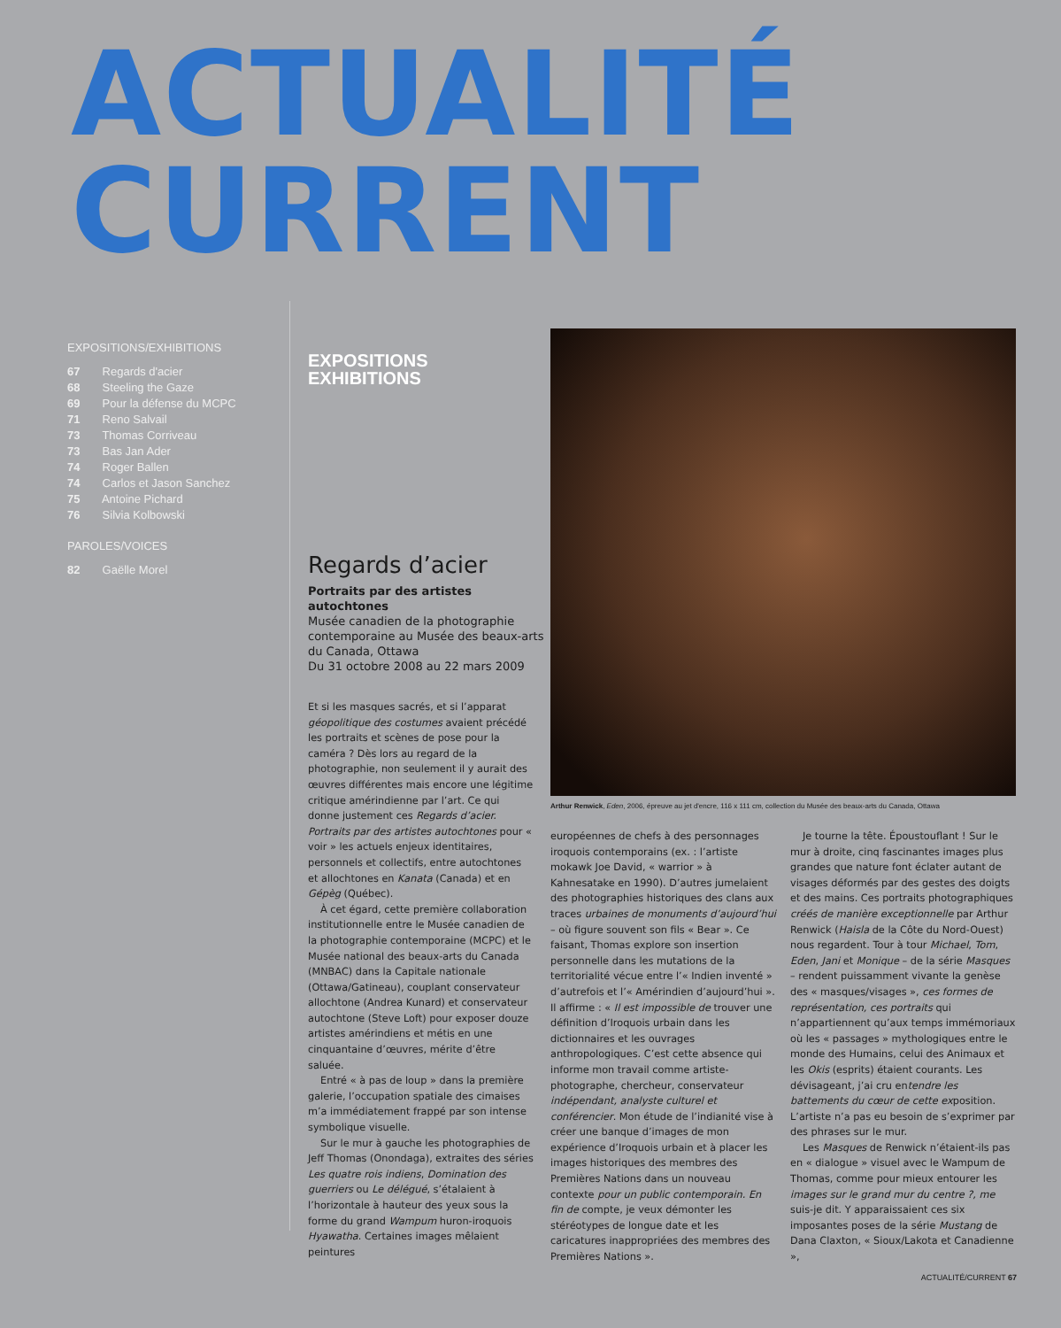ACTUALITÉ
CURRENT
EXPOSITIONS/EXHIBITIONS
67 Regards d'acier
68 Steeling the Gaze
69 Pour la défense du MCPC
71 Reno Salvail
73 Thomas Corriveau
73 Bas Jan Ader
74 Roger Ballen
74 Carlos et Jason Sanchez
75 Antoine Pichard
76 Silvia Kolbowski
PAROLES/VOICES
82 Gaëlle Morel
EXPOSITIONS
EXHIBITIONS
Arthur Renwick, Eden, 2006, épreuve au jet d'encre, 116 x 111 cm, collection du Musée des beaux-arts du Canada, Ottawa
Regards d’acier
Portraits par des artistes autochtones
Musée canadien de la photographie contemporaine au Musée des beaux-arts du Canada, Ottawa
Du 31 octobre 2008 au 22 mars 2009
Et si les masques sacrés, et si l’apparat géopolitique des costumes avaient précédé les portraits et scènes de pose pour la caméra ? Dès lors au regard de la photographie, non seulement il y aurait des œuvres différentes mais encore une légitime critique amérindienne par l’art. Ce qui donne justement ces Regards d’acier. Portraits par des artistes autochtones pour « voir » les actuels enjeux identitaires, personnels et collectifs, entre autochtones et allochtones en Kanata (Canada) et en Gépèg (Québec).
À cet égard, cette première collaboration institutionnelle entre le Musée canadien de la photographie contemporaine (MCPC) et le Musée national des beaux-arts du Canada (MNBAC) dans la Capitale nationale (Ottawa/Gatineau), couplant conservateur allochtone (Andrea Kunard) et conservateur autochtone (Steve Loft) pour exposer douze artistes amérindiens et métis en une cinquantaine d’œuvres, mérite d’être saluée.
Entré « à pas de loup » dans la première galerie, l’occupation spatiale des cimaises m’a immédiatement frappé par son intense symbolique visuelle.
Sur le mur à gauche les photographies de Jeff Thomas (Onondaga), extraites des séries Les quatre rois indiens, Domination des guerriers ou Le délégué, s’étalaient à l’horizontale à hauteur des yeux sous la forme du grand Wampum huron-iroquois Hyawatha. Certaines images mêlaient peintures
européennes de chefs à des personnages iroquois contemporains (ex. : l’artiste mokawk Joe David, « warrior » à Kahnesatake en 1990). D’autres jumelaient des photographies historiques des clans aux traces urbaines de monuments d’aujourd’hui – où figure souvent son fils « Bear ». Ce faisant, Thomas explore son insertion personnelle dans les mutations de la territorialité vécue entre l’« Indien inventé » d’autrefois et l’« Amérindien d’aujourd’hui ». Il affirme : « Il est impossible de trouver une définition d’Iroquois urbain dans les dictionnaires et les ouvrages anthropologiques. C’est cette absence qui informe mon travail comme artiste-photographe, chercheur, conservateur indépendant, analyste culturel et conférencier. Mon étude de l’indianité vise à créer une banque d’images de mon expérience d’Iroquois urbain et à placer les images historiques des membres des Premières Nations dans un nouveau contexte pour un public contemporain. En fin de compte, je veux démonter les stéréotypes de longue date et les caricatures inappropriées des membres des Premières Nations ».
Je tourne la tête. Époustouflant ! Sur le mur à droite, cinq fascinantes images plus grandes que nature font éclater autant de visages déformés par des gestes des doigts et des mains. Ces portraits photographiques créés de manière exceptionnelle par Arthur Renwick (Haisla de la Côte du Nord-Ouest) nous regardent. Tour à tour Michael, Tom, Eden, Jani et Monique – de la série Masques – rendent puissamment vivante la genèse des « masques/visages », ces formes de représentation, ces portraits qui n’appartiennent qu’aux temps immémoriaux où les « passages » mythologiques entre le monde des Humains, celui des Animaux et les Okis (esprits) étaient courants. Les dévisageant, j’ai cru entendre les battements du cœur de cette exposition. L’artiste n’a pas eu besoin de s’exprimer par des phrases sur le mur.
Les Masques de Renwick n’étaient-ils pas en « dialogue » visuel avec le Wampum de Thomas, comme pour mieux entourer les images sur le grand mur du centre ?, me suis-je dit. Y apparaissaient ces six imposantes poses de la série Mustang de Dana Claxton, « Sioux/Lakota et Canadienne »,
ACTUALITÉ/CURRENT 67